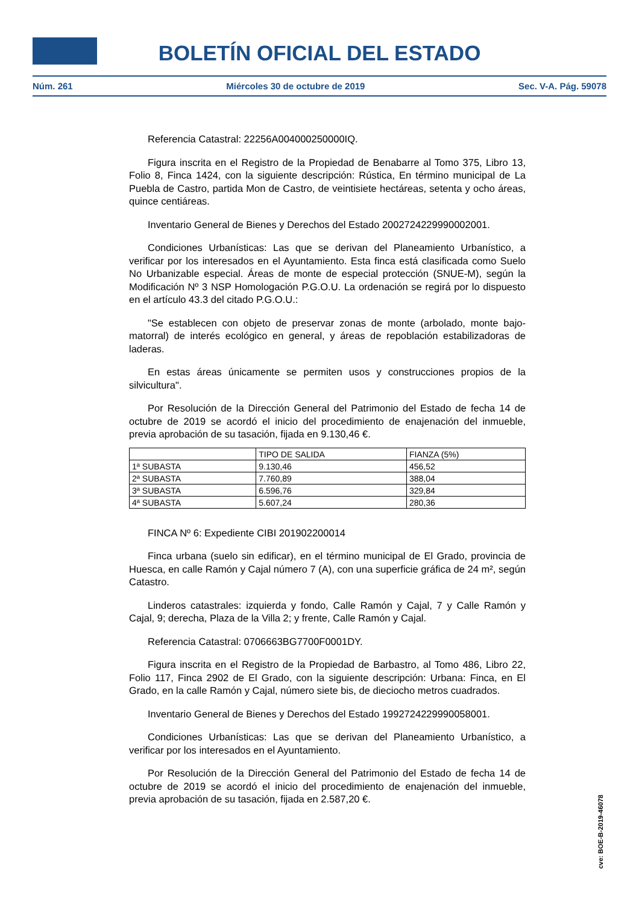BOLETÍN OFICIAL DEL ESTADO
Núm. 261 Miércoles 30 de octubre de 2019 Sec. V-A. Pág. 59078
Referencia Catastral: 22256A004000250000IQ.
Figura inscrita en el Registro de la Propiedad de Benabarre al Tomo 375, Libro 13, Folio 8, Finca 1424, con la siguiente descripción: Rústica, En término municipal de La Puebla de Castro, partida Mon de Castro, de veintisiete hectáreas, setenta y ocho áreas, quince centiáreas.
Inventario General de Bienes y Derechos del Estado 2002724229990002001.
Condiciones Urbanísticas: Las que se derivan del Planeamiento Urbanístico, a verificar por los interesados en el Ayuntamiento. Esta finca está clasificada como Suelo No Urbanizable especial. Áreas de monte de especial protección (SNUE-M), según la Modificación Nº 3 NSP Homologación P.G.O.U. La ordenación se regirá por lo dispuesto en el artículo 43.3 del citado P.G.O.U.:
"Se establecen con objeto de preservar zonas de monte (arbolado, monte bajo-matorral) de interés ecológico en general, y áreas de repoblación estabilizadoras de laderas.
En estas áreas únicamente se permiten usos y construcciones propios de la silvicultura".
Por Resolución de la Dirección General del Patrimonio del Estado de fecha 14 de octubre de 2019 se acordó el inicio del procedimiento de enajenación del inmueble, previa aprobación de su tasación, fijada en 9.130,46 €.
| | TIPO DE SALIDA | FIANZA (5%) |
| 1ª SUBASTA | 9.130,46 | 456,52 |
| 2ª SUBASTA | 7.760,89 | 388,04 |
| 3ª SUBASTA | 6.596,76 | 329,84 |
| 4ª SUBASTA | 5.607,24 | 280,36 |
FINCA Nº 6: Expediente CIBI 201902200014
Finca urbana (suelo sin edificar), en el término municipal de El Grado, provincia de Huesca, en calle Ramón y Cajal número 7 (A), con una superficie gráfica de 24 m², según Catastro.
Linderos catastrales: izquierda y fondo, Calle Ramón y Cajal, 7 y Calle Ramón y Cajal, 9; derecha, Plaza de la Villa 2; y frente, Calle Ramón y Cajal.
Referencia Catastral: 0706663BG7700F0001DY.
Figura inscrita en el Registro de la Propiedad de Barbastro, al Tomo 486, Libro 22, Folio 117, Finca 2902 de El Grado, con la siguiente descripción: Urbana: Finca, en El Grado, en la calle Ramón y Cajal, número siete bis, de dieciocho metros cuadrados.
Inventario General de Bienes y Derechos del Estado 1992724229990058001.
Condiciones Urbanísticas: Las que se derivan del Planeamiento Urbanístico, a verificar por los interesados en el Ayuntamiento.
Por Resolución de la Dirección General del Patrimonio del Estado de fecha 14 de octubre de 2019 se acordó el inicio del procedimiento de enajenación del inmueble, previa aprobación de su tasación, fijada en 2.587,20 €.
cve: BOE-B-2019-46078